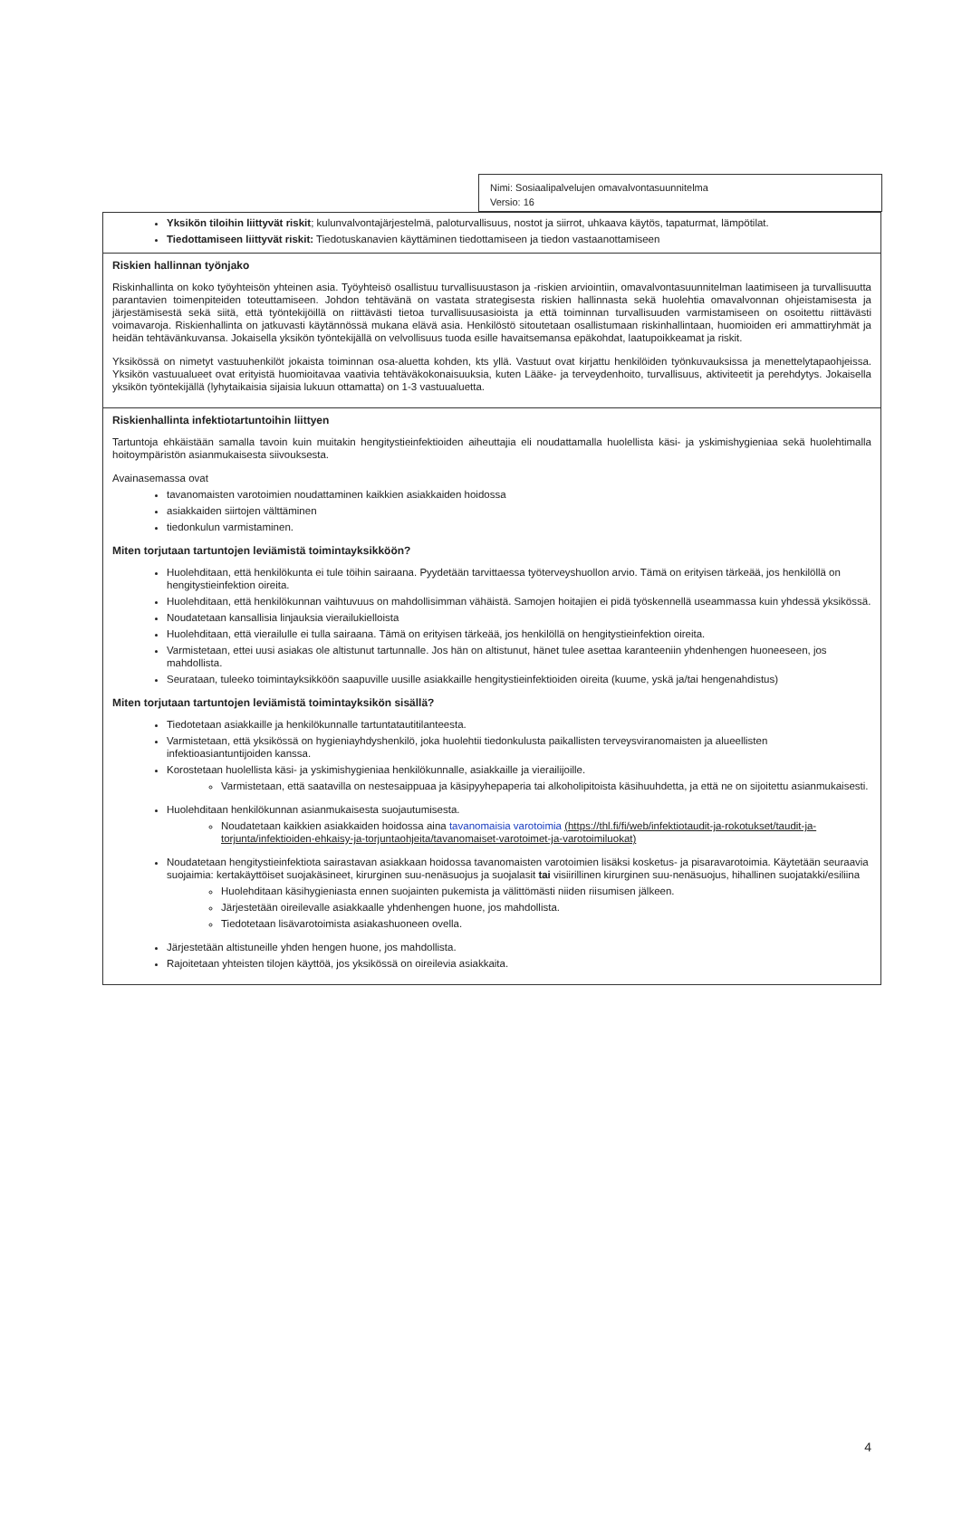Nimi: Sosiaalipalvelujen omavalvontasuunnitelma
Versio: 16
| Yksikön tiloihin liittyvät riskit ; kulunvalvontajärjestelmä, paloturvallisuus, nostot ja siirrot, uhkaava käytös, tapaturmat, lämpötilat. Tiedottamiseen liittyvät riskit: Tiedotuskanavien käyttäminen tiedottamiseen ja tiedon vastaanottamiseen |
| Riskien hallinnan työnjako Riskinhallinta on koko työyhteisön yhteinen asia. Työyhteisö osallistuu turvallisuustason ja -riskien arviointiin, omavalvontasuunnitelman laatimiseen ja turvallisuutta parantavien toimenpiteiden toteuttamiseen. Johdon tehtävänä on vastata strategisesta riskien hallinnasta sekä huolehtia omavalvonnan ohjeistamisesta ja järjestämisestä sekä siitä, että työntekijöillä on riittävästi tietoa turvallisuusasioista ja että toiminnan turvallisuuden varmistamiseen on osoitettu riittävästi voimavaroja. Riskienhallinta on jatkuvasti käytännössä mukana elävä asia. Henkilöstö sitoutetaan osallistumaan riskinhallintaan, huomioiden eri ammattiryhmät ja heidän tehtävänkuvansa. Jokaisella yksikön työntekijällä on velvollisuus tuoda esille havaitsemansa epäkohdat, laatupoikkeamat ja riskit. Yksikössä on nimetyt vastuuhenkilöt jokaista toiminnan osa-aluetta kohden, kts yllä. Vastuut ovat kirjattu henkilöiden työnkuvauksissa ja menettelytapaohjeissa. Yksikön vastuualueet ovat erityistä huomioitavaa vaativia tehtäväkokonaisuuksia, kuten Lääke- ja terveydenhoito, turvallisuus, aktiviteetit ja perehdytys. Jokaisella yksikön työntekijällä (lyhytaikaisia sijaisia lukuun ottamatta) on 1-3 vastuualuetta. |
| Riskienhallinta infektiotartuntoihin liittyen Tartuntoja ehkäistään samalla tavoin kuin muitakin hengitystieinfektioiden aiheuttajia eli noudattamalla huolellista käsi- ja yskimishygieniaa sekä huolehtimalla hoitoympäristön asianmukaisesta siivouksesta. Avainasemassa ovat tavanomaisten varotoimien noudattaminen kaikkien asiakkaiden hoidossa asiakkaiden siirtojen välttäminen tiedonkulun varmistaminen. Miten torjutaan tartuntojen leviämistä toimintayksikköön? Huolehditaan, että henkilökunta ei tule töihin sairaana. Pyydetään tarvittaessa työterveyshuollon arvio. Tämä on erityisen tärkeää, jos henkilöllä on hengitystieinfektion oireita. Huolehditaan, että henkilökunnan vaihtuvuus on mahdollisimman vähäistä. Samojen hoitajien ei pidä työskennellä useammassa kuin yhdessä yksikössä. Noudatetaan kansallisia linjauksia vierailukielloista Huolehditaan, että vierailulle ei tulla sairaana. Tämä on erityisen tärkeää, jos henkilöllä on hengitystieinfektion oireita. Varmistetaan, ettei uusi asiakas ole altistunut tartunnalle. Jos hän on altistunut, hänet tulee asettaa karanteeniin yhdenhengen huoneeseen, jos mahdollista. Seurataan, tuleeko toimintayksikköön saapuville uusille asiakkaille hengitystieinfektioiden oireita (kuume, yskä ja/tai hengenahdistus) Miten torjutaan tartuntojen leviämistä toimintayksikön sisällä? Tiedotetaan asiakkaille ja henkilökunnalle tartuntatautitilanteesta. Varmistetaan, että yksikössä on hygieniayhdyshenkilö, joka huolehtii tiedonkulusta paikallisten terveysviranomaisten ja alueellisten infektioasiantuntijoiden kanssa. Korostetaan huolellista käsi- ja yskimishygieniaa henkilökunnalle, asiakkaille ja vierailijoille. Varmistetaan, että saatavilla on nestesaippuaa ja käsipyyhepaperia tai alkoholipitoista käsihuuhdetta, ja että ne on sijoitettu asianmukaisesti. Huolehditaan henkilökunnan asianmukaisesta suojautumisesta. Noudatetaan kaikkien asiakkaiden hoidossa aina tavanomaisia varotoimia (https://thl.fi/fi/web/infektiotaudit-ja-rokotukset/taudit-ja-torjunta/infektioiden-ehkaisy-ja-torjuntaohjeita/tavanomaiset-varotoimet-ja-varotoimiluokat) Noudatetaan hengitystieinfektiota sairastavan asiakkaan hoidossa tavanomaisten varotoimien lisäksi kosketus- ja pisaravarotoimia. Käytetään seuraavia suojaimia: kertakäyttöiset suojakäsineet, kirurginen suu-nenäsuojus ja suojalasit tai visiirillinen kirurginen suu-nenäsuojus, hihallinen suojatakki/esiliina Huolehditaan käsihygieniasta ennen suojainten pukemista ja välittömästi niiden riisumisen jälkeen. Järjestetään oireilevalle asiakkaalle yhdenhengen huone, jos mahdollista. Tiedotetaan lisävarotoimista asiakashuoneen ovella. Järjestetään altistuneille yhden hengen huone, jos mahdollista. Rajoitetaan yhteisten tilojen käyttöä, jos yksikössä on oireilevia asiakkaita. |
4